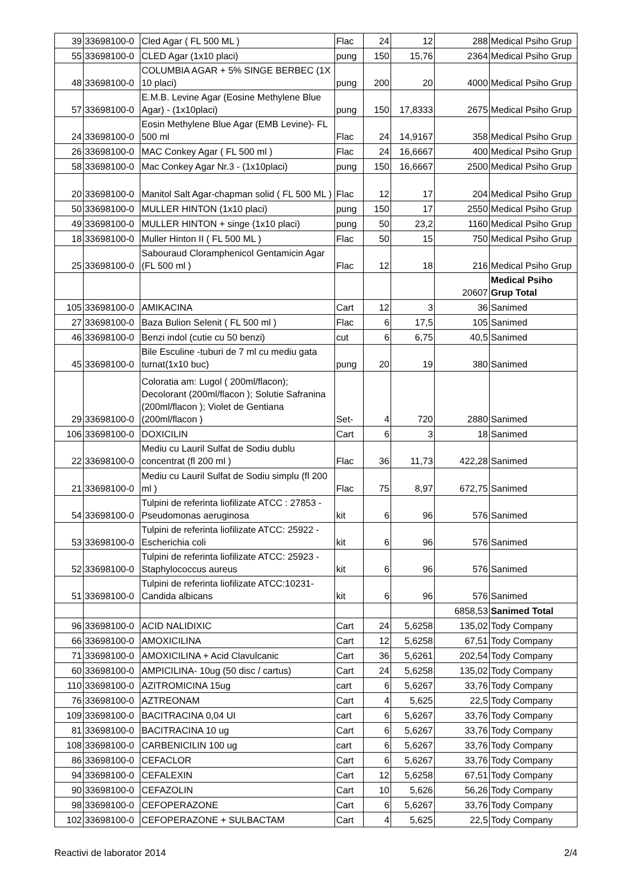| 39 | 33698100-0 | Cled Agar ( FL 500 ML ) | Flac | 24 | 12 | 288 | Medical Psiho Grup |
| 55 | 33698100-0 | CLED Agar (1x10 placi) | pung | 150 | 15,76 | 2364 | Medical Psiho Grup |
| 48 | 33698100-0 | COLUMBIA AGAR + 5% SINGE BERBEC (1X 10 placi) | pung | 200 | 20 | 4000 | Medical Psiho Grup |
| 57 | 33698100-0 | E.M.B. Levine Agar (Eosine Methylene Blue Agar) - (1x10placi) | pung | 150 | 17,8333 | 2675 | Medical Psiho Grup |
| 24 | 33698100-0 | Eosin Methylene Blue Agar (EMB Levine)- FL 500 ml | Flac | 24 | 14,9167 | 358 | Medical Psiho Grup |
| 26 | 33698100-0 | MAC Conkey Agar ( FL 500 ml ) | Flac | 24 | 16,6667 | 400 | Medical Psiho Grup |
| 58 | 33698100-0 | Mac Conkey Agar Nr.3 - (1x10placi) | pung | 150 | 16,6667 | 2500 | Medical Psiho Grup |
| 20 | 33698100-0 | Manitol Salt Agar-chapman solid ( FL 500 ML ) | Flac | 12 | 17 | 204 | Medical Psiho Grup |
| 50 | 33698100-0 | MULLER HINTON (1x10 placi) | pung | 150 | 17 | 2550 | Medical Psiho Grup |
| 49 | 33698100-0 | MULLER HINTON + singe (1x10 placi) | pung | 50 | 23,2 | 1160 | Medical Psiho Grup |
| 18 | 33698100-0 | Muller Hinton II ( FL 500 ML ) | Flac | 50 | 15 | 750 | Medical Psiho Grup |
| 25 | 33698100-0 | Sabouraud Cloramphenicol Gentamicin Agar (FL 500 ml ) | Flac | 12 | 18 | 216 | Medical Psiho Grup |
| | | | | | | 20607 | Medical Psiho Grup Total |
| 105 | 33698100-0 | AMIKACINA | Cart | 12 | 3 | 36 | Sanimed |
| 27 | 33698100-0 | Baza Bulion Selenit ( FL 500 ml ) | Flac | 6 | 17,5 | 105 | Sanimed |
| 46 | 33698100-0 | Benzi indol (cutie cu 50 benzi) | cut | 6 | 6,75 | 40,5 | Sanimed |
| 45 | 33698100-0 | Bile Esculine -tuburi de 7 ml cu mediu gata turnat(1x10 buc) | pung | 20 | 19 | 380 | Sanimed |
| 29 | 33698100-0 | Coloratia am: Lugol ( 200ml/flacon); Decolorant (200ml/flacon ); Solutie Safranina (200ml/flacon ); Violet de Gentiana (200ml/flacon ) | Set- | 4 | 720 | 2880 | Sanimed |
| 106 | 33698100-0 | DOXICILIN | Cart | 6 | 3 | 18 | Sanimed |
| 22 | 33698100-0 | Mediu cu Lauril Sulfat de Sodiu dublu concentrat (fl 200 ml ) | Flac | 36 | 11,73 | 422,28 | Sanimed |
| 21 | 33698100-0 | Mediu cu Lauril Sulfat de Sodiu simplu (fl 200 ml ) | Flac | 75 | 8,97 | 672,75 | Sanimed |
| 54 | 33698100-0 | Tulpini de referinta liofilizate ATCC : 27853 - Pseudomonas aeruginosa | kit | 6 | 96 | 576 | Sanimed |
| 53 | 33698100-0 | Tulpini de referinta liofilizate ATCC: 25922 - Escherichia coli | kit | 6 | 96 | 576 | Sanimed |
| 52 | 33698100-0 | Tulpini de referinta liofilizate ATCC: 25923 - Staphylococcus aureus | kit | 6 | 96 | 576 | Sanimed |
| 51 | 33698100-0 | Tulpini de referinta liofilizate ATCC:10231- Candida albicans | kit | 6 | 96 | 576 | Sanimed |
| | | | | | | 6858,53 | Sanimed Total |
| 96 | 33698100-0 | ACID NALIDIXIC | Cart | 24 | 5,6258 | 135,02 | Tody Company |
| 66 | 33698100-0 | AMOXICILINA | Cart | 12 | 5,6258 | 67,51 | Tody Company |
| 71 | 33698100-0 | AMOXICILINA + Acid Clavulcanic | Cart | 36 | 5,6261 | 202,54 | Tody Company |
| 60 | 33698100-0 | AMPICILINA- 10ug (50 disc / cartus) | Cart | 24 | 5,6258 | 135,02 | Tody Company |
| 110 | 33698100-0 | AZITROMICINA 15ug | cart | 6 | 5,6267 | 33,76 | Tody Company |
| 76 | 33698100-0 | AZTREONAM | Cart | 4 | 5,625 | 22,5 | Tody Company |
| 109 | 33698100-0 | BACITRACINA 0,04 UI | cart | 6 | 5,6267 | 33,76 | Tody Company |
| 81 | 33698100-0 | BACITRACINA 10 ug | Cart | 6 | 5,6267 | 33,76 | Tody Company |
| 108 | 33698100-0 | CARBENICILIN 100 ug | cart | 6 | 5,6267 | 33,76 | Tody Company |
| 86 | 33698100-0 | CEFACLOR | Cart | 6 | 5,6267 | 33,76 | Tody Company |
| 94 | 33698100-0 | CEFALEXIN | Cart | 12 | 5,6258 | 67,51 | Tody Company |
| 90 | 33698100-0 | CEFAZOLIN | Cart | 10 | 5,626 | 56,26 | Tody Company |
| 98 | 33698100-0 | CEFOPERAZONE | Cart | 6 | 5,6267 | 33,76 | Tody Company |
| 102 | 33698100-0 | CEFOPERAZONE + SULBACTAM | Cart | 4 | 5,625 | 22,5 | Tody Company |
Reactivi de laborator 2014 2/4